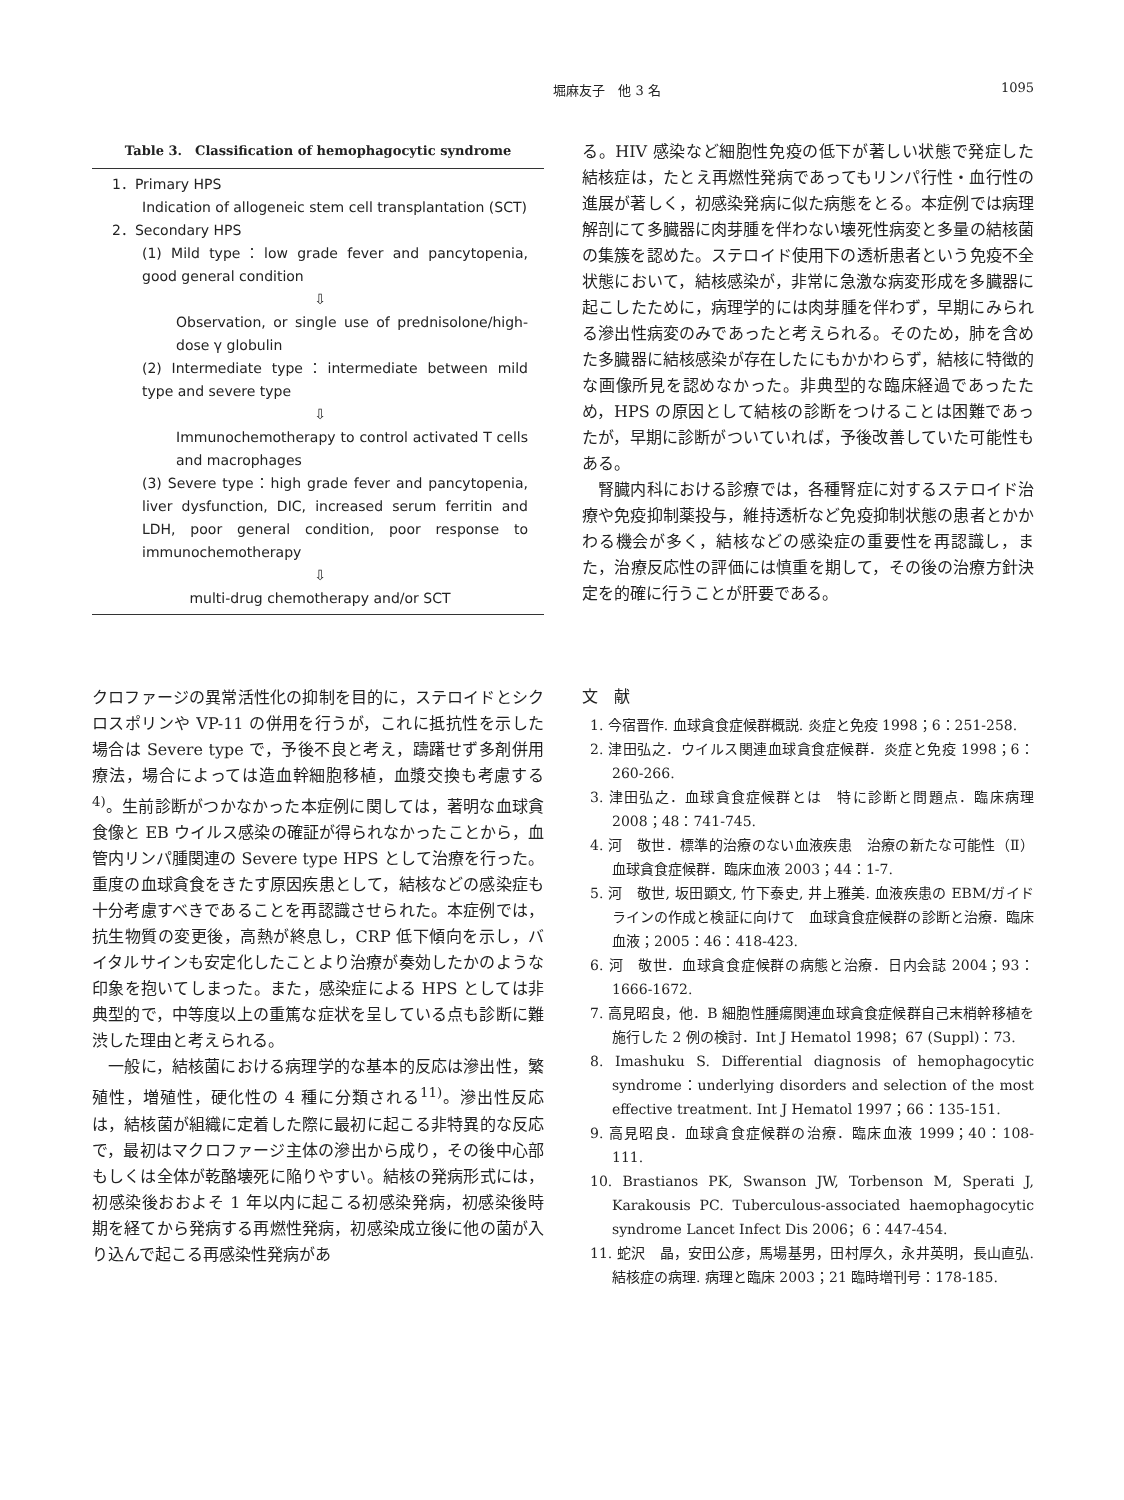堀麻友子　他 3 名 1095
Table 3.　Classification of hemophagocytic syndrome
1．Primary HPS
Indication of allogeneic stem cell transplantation (SCT)
2．Secondary HPS
(1) Mild type：low grade fever and pancytopenia, good general condition
⇩
Observation, or single use of prednisolone/high-dose γ globulin
(2) Intermediate type：intermediate between mild type and severe type
⇩
Immunochemotherapy to control activated T cells and macrophages
(3) Severe type：high grade fever and pancytopenia, liver dysfunction, DIC, increased serum ferritin and LDH, poor general condition, poor response to immunochemotherapy
⇩
multi-drug chemotherapy and/or SCT
る。HIV 感染など細胞性免疫の低下が著しい状態で発症した結核症は，たとえ再燃性発病であってもリンパ行性・血行性の進展が著しく，初感染発病に似た病態をとる。本症例では病理解剖にて多臓器に肉芽腫を伴わない壊死性病変と多量の結核菌の集簇を認めた。ステロイド使用下の透析患者という免疫不全状態において，結核感染が，非常に急激な病変形成を多臓器に起こしたために，病理学的には肉芽腫を伴わず，早期にみられる滲出性病変のみであったと考えられる。そのため，肺を含めた多臓器に結核感染が存在したにもかかわらず，結核に特徴的な画像所見を認めなかった。非典型的な臨床経過であったため，HPS の原因として結核の診断をつけることは困難であったが，早期に診断がついていれば，予後改善していた可能性もある。
　腎臓内科における診療では，各種腎症に対するステロイド治療や免疫抑制薬投与，維持透析など免疫抑制状態の患者とかかわる機会が多く，結核などの感染症の重要性を再認識し，また，治療反応性の評価には慎重を期して，その後の治療方針決定を的確に行うことが肝要である。
クロファージの異常活性化の抑制を目的に，ステロイドとシクロスポリンや VP-11 の併用を行うが，これに抵抗性を示した場合は Severe type で，予後不良と考え，躊躇せず多剤併用療法，場合によっては造血幹細胞移植，血漿交換も考慮する<sup>4)</sup>。生前診断がつかなかった本症例に関しては，著明な血球貪食像と EB ウイルス感染の確証が得られなかったことから，血管内リンパ腫関連の Severe type HPS として治療を行った。重度の血球貪食をきたす原因疾患として，結核などの感染症も十分考慮すべきであることを再認識させられた。本症例では，抗生物質の変更後，高熱が終息し，CRP 低下傾向を示し，バイタルサインも安定化したことより治療が奏効したかのような印象を抱いてしまった。また，感染症による HPS としては非典型的で，中等度以上の重篤な症状を呈している点も診断に難渋した理由と考えられる。
　一般に，結核菌における病理学的な基本的反応は滲出性，繁殖性，増殖性，硬化性の 4 種に分類される<sup>11)</sup>。滲出性反応は，結核菌が組織に定着した際に最初に起こる非特異的な反応で，最初はマクロファージ主体の滲出から成り，その後中心部もしくは全体が乾酪壊死に陥りやすい。結核の発病形式には，初感染後おおよそ 1 年以内に起こる初感染発病，初感染後時期を経てから発病する再燃性発病，初感染成立後に他の菌が入り込んで起こる再感染性発病があ
文　献
1. 今宿晋作. 血球貪食症候群概説. 炎症と免疫 1998；6：251-258.
2. 津田弘之．ウイルス関連血球貪食症候群．炎症と免疫 1998；6：260-266.
3. 津田弘之．血球貪食症候群とは　特に診断と問題点．臨床病理 2008；48：741-745.
4. 河　敬世．標準的治療のない血液疾患　治療の新たな可能性（Ⅱ）血球貪食症候群．臨床血液 2003；44：1-7.
5. 河　敬世, 坂田顕文, 竹下泰史, 井上雅美. 血液疾患の EBM/ガイドラインの作成と検証に向けて　血球貪食症候群の診断と治療．臨床血液；2005：46：418-423.
6. 河　敬世．血球貪食症候群の病態と治療．日内会誌 2004；93：1666-1672.
7. 高見昭良，他．B 細胞性腫瘍関連血球貪食症候群自己末梢幹移植を施行した 2 例の検討．Int J Hematol 1998；67 (Suppl)：73.
8. Imashuku S. Differential diagnosis of hemophagocytic syndrome：underlying disorders and selection of the most effective treatment. Int J Hematol 1997；66：135-151.
9. 高見昭良．血球貪食症候群の治療．臨床血液 1999；40：108-111.
10. Brastianos PK, Swanson JW, Torbenson M, Sperati J, Karakousis PC. Tuberculous-associated haemophagocytic syndrome Lancet Infect Dis 2006；6：447-454.
11. 蛇沢　晶，安田公彦，馬場基男，田村厚久，永井英明，長山直弘. 結核症の病理. 病理と臨床 2003；21 臨時増刊号：178-185.